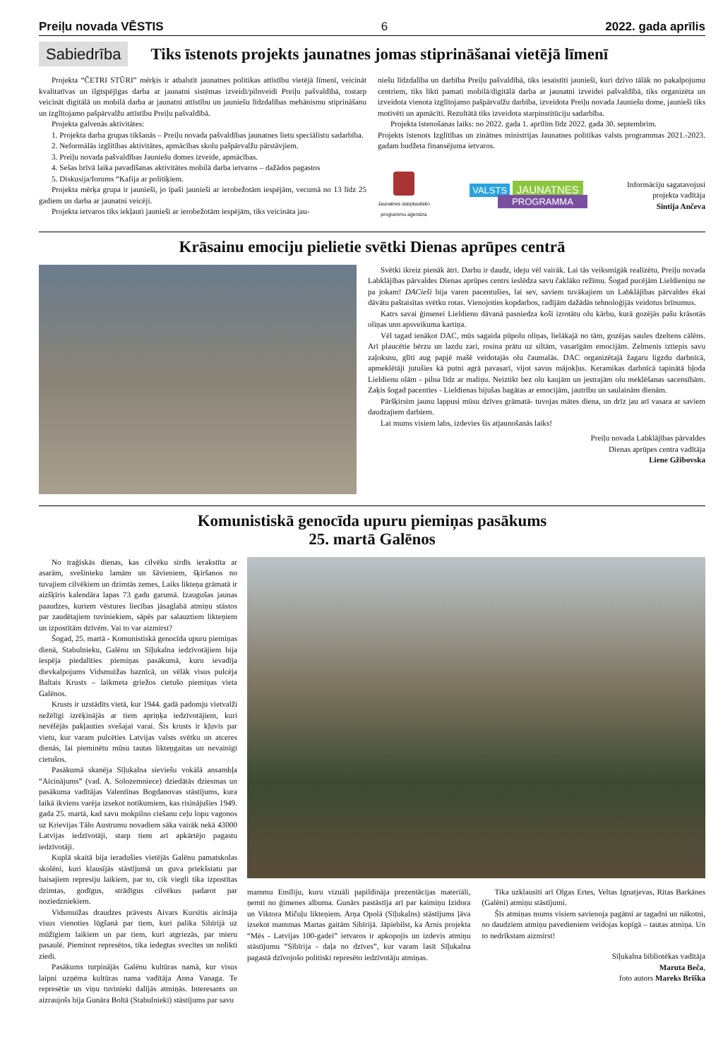Preiļu novada VĒSTIS 6 2022. gada aprīlis
Sabiedrība
Tiks īstenots projekts jaunatnes jomas stiprināšanai vietējā līmenī
Projekta “ČETRI STŪRI” mērķis ir atbalstīt jaunatnes politikas attīstību vietējā līmenī, veicināt kvalitatīvas un ilgtspējīgas darba ar jaunatni sistēmas izveidi/pilnveidi Preiļu pašvaldībā, tostarp veicināt digitālā un mobilā darba ar jaunatni attīstību un jauniešu līdzdalības mehānismu stiprināšanu un izglītojamo pašpārvalžu attīstību Preiļu pašvaldībā.
Projekta galvenās aktivitātes:
1. Projekta darba grupas tikšanās – Preiļu novada pašvaldības jaunatnes lietu speciālistu sadarbība.
2. Neformālās izglītības aktivitātes, apmācības skolu pašpārvalžu pārstāvjiem.
3. Preiļu novada pašvaldības Jauniešu domes izveide, apmācības.
4. Sešas brīvā laika pavadīšanas aktivitātes mobilā darba ietvaros – dažādos pagastos
5. Diskusija/forums “Kafija ar politiķiem.
Projekta mērķa grupa ir jaunieši, jo īpaši jaunieši ar ierobežotām iespējām, vecumā no 13 līdz 25 gadiem un darba ar jaunatni veicēji.
Projekta ietvaros tiks iekļauti jaunieši ar ierobežotām iespējām, tiks veicināta jau-
niešu līdzdalība un darbība Preiļu pašvaldībā, tiks iesaistīti jaunieši, kuri dzīvo tālāk no pakalpojumu centriem, tiks likti pamati mobilā/digitālā darba ar jaunatni izveidei pašvaldībā, tiks organizēta un izveidota vienota izglītojamo pašpārvalžu darbība, izveidota Preiļu novada Jauniešu dome, jaunieši tiks motivēti un apmācīti. Rezultātā tiks izveidota starpinstitūciju sadarbība.
Projekta īstenošanas laiks: no 2022. gada 1. aprīlim līdz 2022. gada 30. septembrim.
Projekts īstenots Izglītības un zinātnes ministrijas Jaunatnes politikas valsts programmas 2021.-2023. gadam budžeta finansējuma ietvaros.
Jaunatnes starptautisko
programmu aģentūra
VALSTS JAUNATNES
PROGRAMMA
Informāciju sagatavojusi
projekta vadītāja
Sintija Ančeva
Krāsainu emociju pielietie svētki Dienas aprūpes centrā
Svētki ikreiz pienāk ātri. Darbu ir daudz, ideju vēl vairāk. Lai tās veiksmīgāk realizētu, Preiļu novada Labklājības pārvaldes Dienas aprūpes centrs ieslēdza savu čaklāko režīmu. Šogad pucējām Lieldieniņu ne pa jokam! DACieši bija varen pacentušies, lai sev, saviem tuvākajiem un Labklājības pārvaldes ēkai dāvātu paštaisītas svētku rotas. Vienojoties kopdarbos, radījām dažādās tehnoloģijās veidotus brīnumus.
Katrs savai ģimenei Lieldienu dāvanā pasniedza koši izrotātu olu kārbu, kurā gozējās pašu krāsotās oliņas unn apsveikuma kartiņa.
Vēl tagad ienākot DAC, mūs sagaida pūpolu oliņas, lielākajā no tām, gozējas saules dzeltens cālēns. Arī plaucētie bērzu un lazdu zari, rosina prātu uz siltām, vasarīgām emocijām. Zelmenis iztiepis savu zaļoksnu, glīti aug papjē mašē veidotajās olu čaumalās. DAC organizētajā žagaru ligzdu darbnīcā, apmeklētāji jutušies kā putni agrā pavasarī, vijot savus mājokļus. Keramikas darbnīcā tapinātā bļoda Lieldienu olām - pilna līdz ar maliņu. Neiztikt bez olu kaujām un jestrajām olu meklēšanas sacensībām. Zaķis šogad pacenties - Lieldienas bijušas bagātas ar emocijām, jautrību un saulainām dienām.
Pāršķirsim jaunu lappusi mūsu dzīves grāmatā- tuvojas mātes diena, un drīz jau arī vasara ar saviem daudzajiem darbiem.
Lai mums visiem labs, izdevies šis atjaunošanās laiks!
Preiļu novada Labklājības pārvaldes
Dienas aprūpes centra vadītāja
Liene Gžibovska
Komunistiskā genocīda upuru piemiņas pasākums
25. martā Galēnos
No traģiskās dienas, kas cilvēku sirdīs ierakstīta ar asarām, svešinieku lamām un šāvieniem, šķiršanos no tuvajiem cilvēkiem un dzimtās zemes, Laiks likteņa grāmatā ir aizšķīris kalendāra lapas 73 gadu garumā. Izaugušas jaunas paaudzes, kuriem vēstures liecības jāsaglabā atmiņu stāstos par zaudētajiem tuviniekiem, sāpēs par salauztiem likteņiem un izpostītām dzīvēm. Vai to var aizmirst?
Šogad, 25. martā - Komunistiskā genocīda upuru piemiņas dienā, Stabulnieku, Galēnu un Sīļukalna iedzīvotājiem bija iespēja piedalīties piemiņas pasākumā, kuru ievadīja dievkalpojums Vidsmuižas baznīcā, un vēlāk visus pulcēja Baltais Krusts – laikmeta griežos cietušo piemiņas vieta Galēnos.
Krusts ir uzstādīts vietā, kur 1944. gadā padomju vietvalži nežēlīgi izrēķinājās ar tiem apriņķa iedzīvotājiem, kuri nevēlējās pakļauties svešajai varai. Šis krusts ir kļuvis par vietu, kur varam pulcēties Latvijas valsts svētku un atceres dienās, lai pieminētu mūsu tautas likteņgaitas un nevainīgi cietušos.
Pasākumā skanēja Sīļukalna sieviešu vokālā ansambļa “Aicinājums” (vad. A. Solozemniece) dziedātās dziesmas un pasākuma vadītājas Valentīnas Bogdanovas stāstījums, kura laikā ikviens varēja izsekot notikumiem, kas risinājušies 1949. gada 25. martā, kad savu mokpilno ciešanu ceļu lopu vagonos uz Krievijas Tālo Austrumu novadiem sāka vairāk nekā 43000 Latvijas iedzīvotāji, starp tiem arī apkārtējo pagastu iedzīvotāji.
Kuplā skaitā bija ieradušies vietējās Galēnu pamatskolas skolēni, kuri klausījās stāstījumā un guva priekšstatu par baisajiem represiju laikiem, par to, cik viegli tika izpostītas dzimtas, godīgus, strādīgus cilvēkus padarot par noziedzniekiem.
Vidsmuižas draudzes prāvests Aivars Kursītis aicināja visus vienoties lūgšanā par tiem, kuri palika Sibīrijā uz mūžīgiem laikiem un par tiem, kuri atgriezās, par mieru pasaulē. Pieminot represētos, tika iedegtas svecītes un nolikti ziedi.
Pasākums turpinājās Galēnu kultūras namā, kur visus laipni uzņēma kultūras nama vadītāja Anna Vanaga. Te represētie un viņu tuvinieki dalījās atmiņās. Interesants un aizraujošs bija Gunāra Boltā (Stabulnieki) stāstījums par savu
mammu Emīliju, kuru vizuāli papildināja prezentācijas materiāli, ņemti no ģimenes albuma. Gunārs pastāstīja arī par kaimiņu Izidora un Viktora Mičuļu likteņiem. Arņa Opolā (Sīļukalns) stāstījums ļāva izsekot mammas Martas gaitām Sibīrijā. Jāpiebilst, ka Arnis projekta “Mēs - Latvijas 100-gadei” ietvaros ir apkopojis un izdevis atmiņu stāstījumu “Sibīrija - daļa no dzīves”, kur varam lasīt Sīļukalna pagastā dzīvojošo politiski represēto iedzīvotāju atmiņas.
Tika uzklausīti arī Olgas Ertes, Veltas Ignatjevas, Ritas Barkānes (Galēni) atmiņu stāstījumi.
Šīs atmiņas mums visiem savienoja pagātni ar tagadni un nākotni, no daudziem atmiņu pavedieniem veidojas kopīgā – tautas atmiņa. Un to nedrīkstam aizmirst!
Sīļukalna bibliotēkas vadītāja
Maruta Beča,
foto autors Mareks Briška